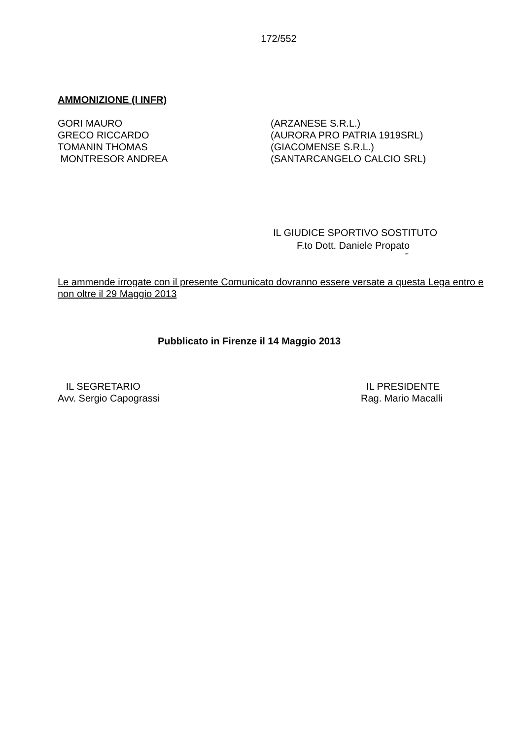172/552
AMMONIZIONE (I INFR)
| GORI MAURO | (ARZANESE S.R.L.) |
| GRECO RICCARDO | (AURORA PRO PATRIA 1919SRL) |
| TOMANIN THOMAS | (GIACOMENSE S.R.L.) |
| MONTRESOR ANDREA | (SANTARCANGELO CALCIO SRL) |
IL GIUDICE SPORTIVO SOSTITUTO
F.to Dott. Daniele Propato
“”
Le ammende irrogate con il presente Comunicato dovranno essere versate a questa Lega entro e non oltre il 29 Maggio 2013
Pubblicato in Firenze il 14 Maggio 2013
IL SEGRETARIO
Avv. Sergio Capograssi
IL PRESIDENTE
Rag. Mario Macalli